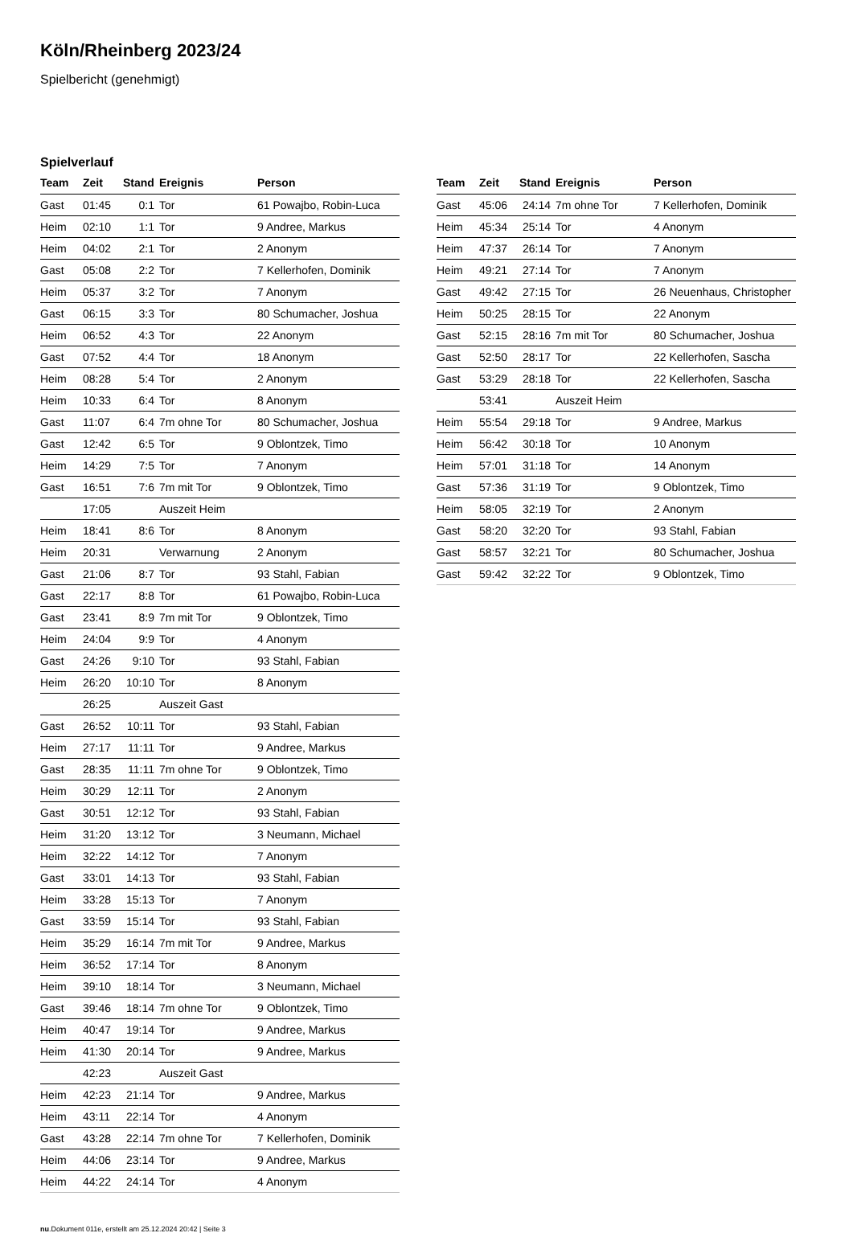Köln/Rheinberg 2023/24
Spielbericht (genehmigt)
Spielverlauf
| Team | Zeit | Stand | Ereignis | Person |
| --- | --- | --- | --- | --- |
| Gast | 01:45 | 0:1 | Tor | 61 Powajbo, Robin-Luca |
| Heim | 02:10 | 1:1 | Tor | 9 Andree, Markus |
| Heim | 04:02 | 2:1 | Tor | 2 Anonym |
| Gast | 05:08 | 2:2 | Tor | 7 Kellerhofen, Dominik |
| Heim | 05:37 | 3:2 | Tor | 7 Anonym |
| Gast | 06:15 | 3:3 | Tor | 80 Schumacher, Joshua |
| Heim | 06:52 | 4:3 | Tor | 22 Anonym |
| Gast | 07:52 | 4:4 | Tor | 18 Anonym |
| Heim | 08:28 | 5:4 | Tor | 2 Anonym |
| Heim | 10:33 | 6:4 | Tor | 8 Anonym |
| Gast | 11:07 | 6:4 | 7m ohne Tor | 80 Schumacher, Joshua |
| Gast | 12:42 | 6:5 | Tor | 9 Oblontzek, Timo |
| Heim | 14:29 | 7:5 | Tor | 7 Anonym |
| Gast | 16:51 | 7:6 | 7m mit Tor | 9 Oblontzek, Timo |
| | 17:05 | | Auszeit Heim | |
| Heim | 18:41 | 8:6 | Tor | 8 Anonym |
| Heim | 20:31 | | Verwarnung | 2 Anonym |
| Gast | 21:06 | 8:7 | Tor | 93 Stahl, Fabian |
| Gast | 22:17 | 8:8 | Tor | 61 Powajbo, Robin-Luca |
| Gast | 23:41 | 8:9 | 7m mit Tor | 9 Oblontzek, Timo |
| Heim | 24:04 | 9:9 | Tor | 4 Anonym |
| Gast | 24:26 | 9:10 | Tor | 93 Stahl, Fabian |
| Heim | 26:20 | 10:10 | Tor | 8 Anonym |
| | 26:25 | | Auszeit Gast | |
| Gast | 26:52 | 10:11 | Tor | 93 Stahl, Fabian |
| Heim | 27:17 | 11:11 | Tor | 9 Andree, Markus |
| Gast | 28:35 | 11:11 | 7m ohne Tor | 9 Oblontzek, Timo |
| Heim | 30:29 | 12:11 | Tor | 2 Anonym |
| Gast | 30:51 | 12:12 | Tor | 93 Stahl, Fabian |
| Heim | 31:20 | 13:12 | Tor | 3 Neumann, Michael |
| Heim | 32:22 | 14:12 | Tor | 7 Anonym |
| Gast | 33:01 | 14:13 | Tor | 93 Stahl, Fabian |
| Heim | 33:28 | 15:13 | Tor | 7 Anonym |
| Gast | 33:59 | 15:14 | Tor | 93 Stahl, Fabian |
| Heim | 35:29 | 16:14 | 7m mit Tor | 9 Andree, Markus |
| Heim | 36:52 | 17:14 | Tor | 8 Anonym |
| Heim | 39:10 | 18:14 | Tor | 3 Neumann, Michael |
| Gast | 39:46 | 18:14 | 7m ohne Tor | 9 Oblontzek, Timo |
| Heim | 40:47 | 19:14 | Tor | 9 Andree, Markus |
| Heim | 41:30 | 20:14 | Tor | 9 Andree, Markus |
| | 42:23 | | Auszeit Gast | |
| Heim | 42:23 | 21:14 | Tor | 9 Andree, Markus |
| Heim | 43:11 | 22:14 | Tor | 4 Anonym |
| Gast | 43:28 | 22:14 | 7m ohne Tor | 7 Kellerhofen, Dominik |
| Heim | 44:06 | 23:14 | Tor | 9 Andree, Markus |
| Heim | 44:22 | 24:14 | Tor | 4 Anonym |
| Team | Zeit | Stand | Ereignis | Person |
| --- | --- | --- | --- | --- |
| Gast | 45:06 | 24:14 | 7m ohne Tor | 7 Kellerhofen, Dominik |
| Heim | 45:34 | 25:14 | Tor | 4 Anonym |
| Heim | 47:37 | 26:14 | Tor | 7 Anonym |
| Heim | 49:21 | 27:14 | Tor | 7 Anonym |
| Gast | 49:42 | 27:15 | Tor | 26 Neuenhaus, Christopher |
| Heim | 50:25 | 28:15 | Tor | 22 Anonym |
| Gast | 52:15 | 28:16 | 7m mit Tor | 80 Schumacher, Joshua |
| Gast | 52:50 | 28:17 | Tor | 22 Kellerhofen, Sascha |
| Gast | 53:29 | 28:18 | Tor | 22 Kellerhofen, Sascha |
| | 53:41 | | Auszeit Heim | |
| Heim | 55:54 | 29:18 | Tor | 9 Andree, Markus |
| Heim | 56:42 | 30:18 | Tor | 10 Anonym |
| Heim | 57:01 | 31:18 | Tor | 14 Anonym |
| Gast | 57:36 | 31:19 | Tor | 9 Oblontzek, Timo |
| Heim | 58:05 | 32:19 | Tor | 2 Anonym |
| Gast | 58:20 | 32:20 | Tor | 93 Stahl, Fabian |
| Gast | 58:57 | 32:21 | Tor | 80 Schumacher, Joshua |
| Gast | 59:42 | 32:22 | Tor | 9 Oblontzek, Timo |
nu.Dokument 011e, erstellt am 25.12.2024 20:42 | Seite 3